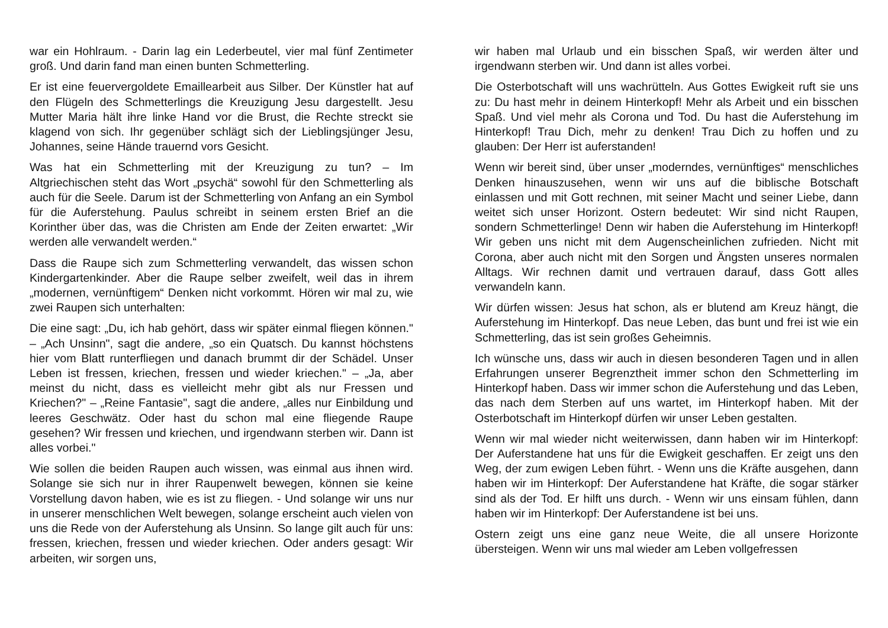war ein Hohlraum. - Darin lag ein Lederbeutel, vier mal fünf Zentimeter groß. Und darin fand man einen bunten Schmetterling.
Er ist eine feuervergoldete Emaillearbeit aus Silber. Der Künstler hat auf den Flügeln des Schmetterlings die Kreuzigung Jesu dargestellt. Jesu Mutter Maria hält ihre linke Hand vor die Brust, die Rechte streckt sie klagend von sich. Ihr gegenüber schlägt sich der Lieblingsjünger Jesu, Johannes, seine Hände trauernd vors Gesicht.
Was hat ein Schmetterling mit der Kreuzigung zu tun? – Im Altgriechischen steht das Wort „psychä“ sowohl für den Schmetterling als auch für die Seele. Darum ist der Schmetterling von Anfang an ein Symbol für die Auferstehung. Paulus schreibt in seinem ersten Brief an die Korinther über das, was die Christen am Ende der Zeiten erwartet: „Wir werden alle verwandelt werden.“
Dass die Raupe sich zum Schmetterling verwandelt, das wissen schon Kindergartenkinder. Aber die Raupe selber zweifelt, weil das in ihrem „modernen, vernünftigem“ Denken nicht vorkommt. Hören wir mal zu, wie zwei Raupen sich unterhalten:
Die eine sagt: „Du, ich hab gehört, dass wir später einmal fliegen können." – „Ach Unsinn", sagt die andere, „so ein Quatsch. Du kannst höchstens hier vom Blatt runterfliegen und danach brummt dir der Schädel. Unser Leben ist fressen, kriechen, fressen und wieder kriechen." – „Ja, aber meinst du nicht, dass es vielleicht mehr gibt als nur Fressen und Kriechen?" – „Reine Fantasie", sagt die andere, „alles nur Einbildung und leeres Geschwätz. Oder hast du schon mal eine fliegende Raupe gesehen? Wir fressen und kriechen, und irgendwann sterben wir. Dann ist alles vorbei."
Wie sollen die beiden Raupen auch wissen, was einmal aus ihnen wird. Solange sie sich nur in ihrer Raupenwelt bewegen, können sie keine Vorstellung davon haben, wie es ist zu fliegen. - Und solange wir uns nur in unserer menschlichen Welt bewegen, solange erscheint auch vielen von uns die Rede von der Auferstehung als Unsinn. So lange gilt auch für uns: fressen, kriechen, fressen und wieder kriechen. Oder anders gesagt: Wir arbeiten, wir sorgen uns,
wir haben mal Urlaub und ein bisschen Spaß, wir werden älter und irgendwann sterben wir. Und dann ist alles vorbei.
Die Osterbotschaft will uns wachrütteln. Aus Gottes Ewigkeit ruft sie uns zu: Du hast mehr in deinem Hinterkopf! Mehr als Arbeit und ein bisschen Spaß. Und viel mehr als Corona und Tod. Du hast die Auferstehung im Hinterkopf! Trau Dich, mehr zu denken! Trau Dich zu hoffen und zu glauben: Der Herr ist auferstanden!
Wenn wir bereit sind, über unser „moderndes, vernünftiges“ menschliches Denken hinauszusehen, wenn wir uns auf die biblische Botschaft einlassen und mit Gott rechnen, mit seiner Macht und seiner Liebe, dann weitet sich unser Horizont. Ostern bedeutet: Wir sind nicht Raupen, sondern Schmetterlinge! Denn wir haben die Auferstehung im Hinterkopf! Wir geben uns nicht mit dem Augenscheinlichen zufrieden. Nicht mit Corona, aber auch nicht mit den Sorgen und Ängsten unseres normalen Alltags. Wir rechnen damit und vertrauen darauf, dass Gott alles verwandeln kann.
Wir dürfen wissen: Jesus hat schon, als er blutend am Kreuz hängt, die Auferstehung im Hinterkopf. Das neue Leben, das bunt und frei ist wie ein Schmetterling, das ist sein großes Geheimnis.
Ich wünsche uns, dass wir auch in diesen besonderen Tagen und in allen Erfahrungen unserer Begrenztheit immer schon den Schmetterling im Hinterkopf haben. Dass wir immer schon die Auferstehung und das Leben, das nach dem Sterben auf uns wartet, im Hinterkopf haben. Mit der Osterbotschaft im Hinterkopf dürfen wir unser Leben gestalten.
Wenn wir mal wieder nicht weiterwissen, dann haben wir im Hinterkopf: Der Auferstandene hat uns für die Ewigkeit geschaffen. Er zeigt uns den Weg, der zum ewigen Leben führt. - Wenn uns die Kräfte ausgehen, dann haben wir im Hinterkopf: Der Auferstandene hat Kräfte, die sogar stärker sind als der Tod. Er hilft uns durch. - Wenn wir uns einsam fühlen, dann haben wir im Hinterkopf: Der Auferstandene ist bei uns.
Ostern zeigt uns eine ganz neue Weite, die all unsere Horizonte übersteigen. Wenn wir uns mal wieder am Leben vollgefressen